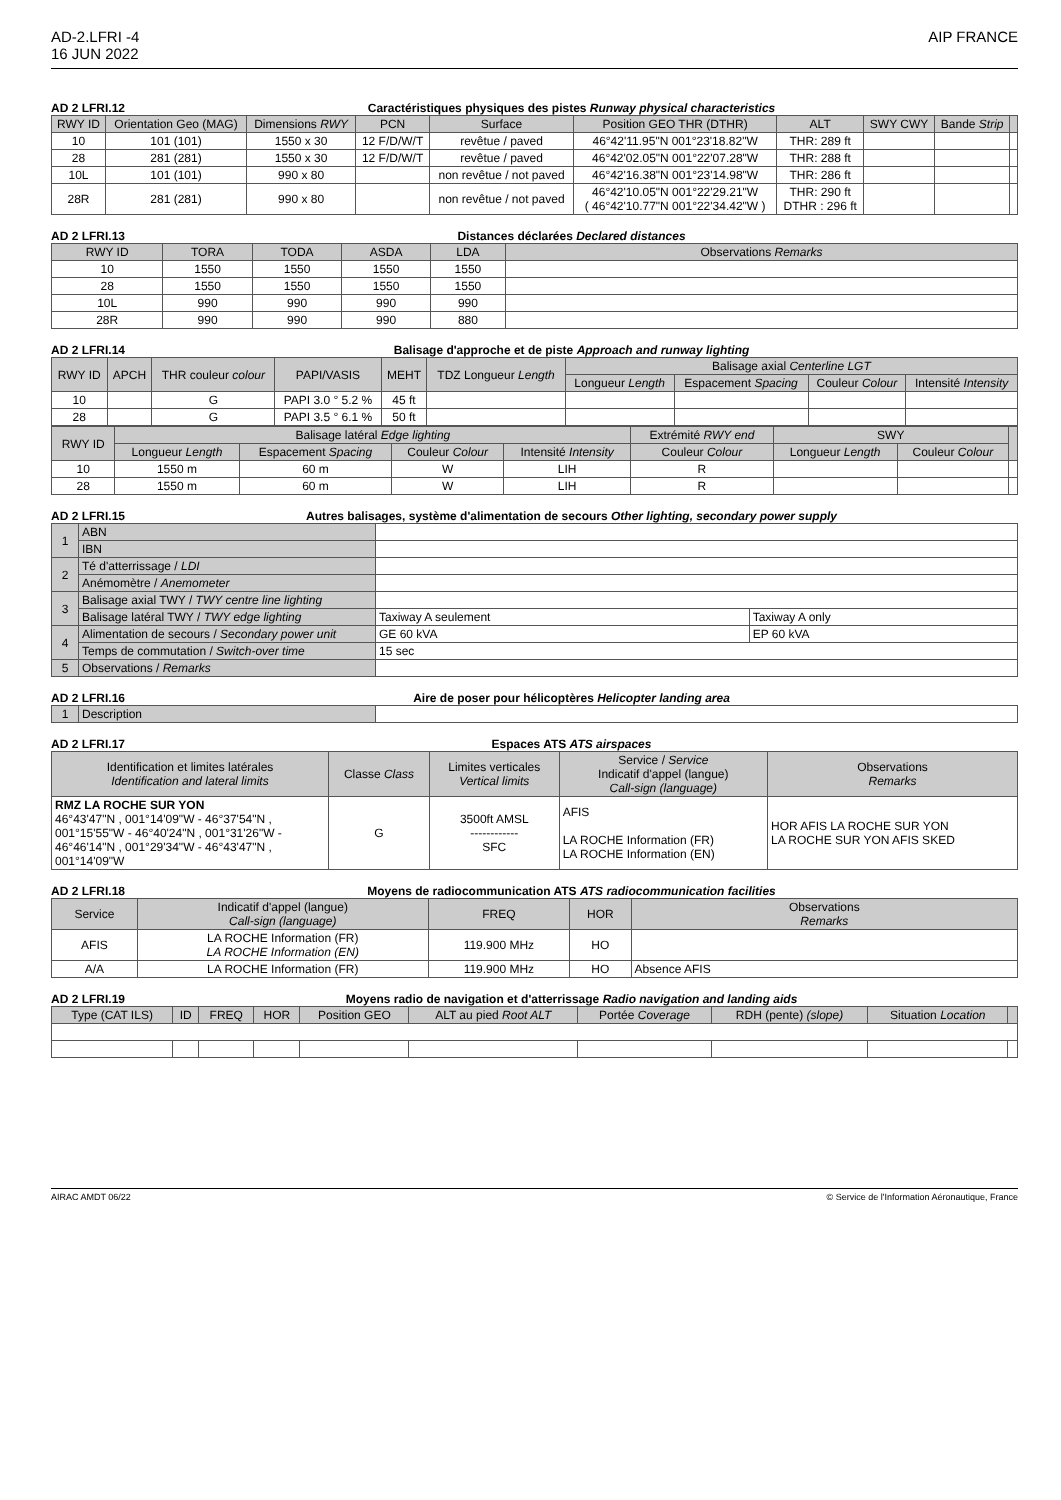AD-2.LFRI -4
16 JUN 2022
AIP FRANCE
AD 2 LFRI.12 Caractéristiques physiques des pistes Runway physical characteristics
| RWY ID | Orientation Geo (MAG) | Dimensions RWY | PCN | Surface | Position GEO THR (DTHR) | ALT | SWY CWY | Bande Strip | |
| --- | --- | --- | --- | --- | --- | --- | --- | --- | --- |
| 10 | 101 (101) | 1550 x 30 | 12 F/D/W/T | revêtue / paved | 46°42'11.95"N 001°23'18.82"W | THR: 289 ft | | | |
| 28 | 281 (281) | 1550 x 30 | 12 F/D/W/T | revêtue / paved | 46°42'02.05"N 001°22'07.28"W | THR: 288 ft | | | |
| 10L | 101 (101) | 990 x 80 | | non revêtue / not paved | 46°42'16.38"N 001°23'14.98"W | THR: 286 ft | | | |
| 28R | 281 (281) | 990 x 80 | | non revêtue / not paved | 46°42'10.05"N 001°22'29.21"W ( 46°42'10.77"N 001°22'34.42"W ) | THR: 290 ft DTHR : 296 ft | | | |
AD 2 LFRI.13 Distances déclarées Declared distances
| RWY ID | TORA | TODA | ASDA | LDA | Observations Remarks |
| --- | --- | --- | --- | --- | --- |
| 10 | 1550 | 1550 | 1550 | 1550 | |
| 28 | 1550 | 1550 | 1550 | 1550 | |
| 10L | 990 | 990 | 990 | 990 | |
| 28R | 990 | 990 | 990 | 880 | |
AD 2 LFRI.14 Balisage d'approche et de piste Approach and runway lighting
| RWY ID | APCH | THR couleur colour | PAPI/VASIS | MEHT | TDZ Longueur Length | Balisage axial Centerline LGT | | | |
| --- | --- | --- | --- | --- | --- | --- | --- | --- | --- |
| | | | | | | Longueur Length | Espacement Spacing | Couleur Colour | Intensité Intensity |
| 10 | | G | PAPI 3.0 ° 5.2 % | 45 ft | | | | | |
| 28 | | G | PAPI 3.5 ° 6.1 % | 50 ft | | | | | |
| RWY ID | Balisage latéral Edge lighting | | | | Extrémité RWY end | SWY | | |
| --- | --- | --- | --- | --- | --- | --- | --- | --- |
| | Longueur Length | Espacement Spacing | Couleur Colour | Intensité Intensity | Couleur Colour | Longueur Length | Couleur Colour | |
| 10 | 1550 m | 60 m | W | LIH | R | | | |
| 28 | 1550 m | 60 m | W | LIH | R | | | |
AD 2 LFRI.15 Autres balisages, système d'alimentation de secours Other lighting, secondary power supply
| 1 | ABN | | |
| | IBN | | |
| 2 | Té d'atterrissage / LDI | | |
| | Anémomètre / Anemometer | | |
| 3 | Balisage axial TWY / TWY centre line lighting | | |
| | Balisage latéral TWY / TWY edge lighting | Taxiway A seulement | Taxiway A only |
| 4 | Alimentation de secours / Secondary power unit | GE 60 kVA | EP 60 kVA |
| | Temps de commutation / Switch-over time | 15 sec | |
| 5 | Observations / Remarks | | |
AD 2 LFRI.16 Aire de poser pour hélicoptères Helicopter landing area
| 1 | Description | |
AD 2 LFRI.17 Espaces ATS ATS airspaces
| Identification et limites latérales Identification and lateral limits | Classe Class | Limites verticales Vertical limits | Service / Service Indicatif d'appel (langue) Call-sign (language) | Observations Remarks |
| --- | --- | --- | --- | --- |
| RMZ LA ROCHE SUR YON 46°43'47"N , 001°14'09"W - 46°37'54"N , 001°15'55"W - 46°40'24"N , 001°31'26"W - 46°46'14"N , 001°29'34"W - 46°43'47"N , 001°14'09"W | G | 3500ft AMSL ------------ SFC | AFIS LA ROCHE Information (FR) LA ROCHE Information (EN) | HOR AFIS LA ROCHE SUR YON LA ROCHE SUR YON AFIS SKED |
AD 2 LFRI.18 Moyens de radiocommunication ATS ATS radiocommunication facilities
| Service | Indicatif d'appel (langue) Call-sign (language) | FREQ | HOR | Observations Remarks |
| --- | --- | --- | --- | --- |
| AFIS | LA ROCHE Information (FR) LA ROCHE Information (EN) | 119.900 MHz | HO | |
| A/A | LA ROCHE Information (FR) | 119.900 MHz | HO | Absence AFIS |
AD 2 LFRI.19 Moyens radio de navigation et d'atterrissage Radio navigation and landing aids
| Type (CAT ILS) | ID | FREQ | HOR | Position GEO | ALT au pied Root ALT | Portée Coverage | RDH (pente) (slope) | Situation Location | |
| --- | --- | --- | --- | --- | --- | --- | --- | --- | --- |
AIRAC AMDT 06/22 © Service de l'Information Aéronautique, France